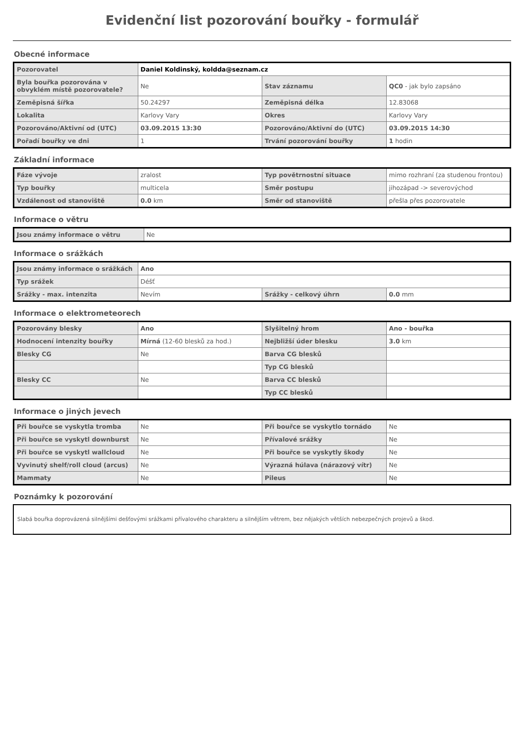Evidenční list pozorování bouřky - formulář
Obecné informace
| Pozorovatel | Daniel Koldinský, koldda@seznam.cz | | |
| Byla bouřka pozorována v obvyklém místě pozorovatele? | Ne | Stav záznamu | QC0 - jak bylo zapsáno |
| Zeměpisná šířka | 50.24297 | Zeměpisná délka | 12.83068 |
| Lokalita | Karlovy Vary | Okres | Karlovy Vary |
| Pozorováno/Aktivní od (UTC) | 03.09.2015 13:30 | Pozorováno/Aktivní do (UTC) | 03.09.2015 14:30 |
| Pořadí bouřky ve dni | 1 | Trvání pozorování bouřky | 1 hodin |
Základní informace
| Fáze vývoje | zralost | Typ povětrnostní situace | mimo rozhraní (za studenou frontou) |
| Typ bouřky | multicela | Směr postupu | jihozápad -> severovýchod |
| Vzdálenost od stanoviště | 0.0 km | Směr od stanoviště | přešla přes pozorovatele |
Informace o větru
| Jsou známy informace o větru | Ne |
Informace o srážkách
| Jsou známy informace o srážkách | Ano | | |
| Typ srážek | Déšť | | |
| Srážky - max. intenzita | Nevím | Srážky - celkový úhrn | 0.0 mm |
Informace o elektrometeorech
| Pozorovány blesky | Ano | Slyšitelný hrom | Ano - bouřka |
| Hodnocení intenzity bouřky | Mírná (12-60 blesků za hod.) | Nejbližší úder blesku | 3.0 km |
| Blesky CG | Ne | Barva CG blesků | |
| | | Typ CG blesků | |
| Blesky CC | Ne | Barva CC blesků | |
| | | Typ CC blesků | |
Informace o jiných jevech
| Při bouřce se vyskytla tromba | Ne | Při bouřce se vyskytlo tornádo | Ne |
| Při bouřce se vyskytl downburst | Ne | Přívalové srážky | Ne |
| Při bouřce se vyskytl wallcloud | Ne | Při bouřce se vyskytly škody | Ne |
| Vyvinutý shelf/roll cloud (arcus) | Ne | Výrazná húlava (nárazový vítr) | Ne |
| Mammaty | Ne | Pileus | Ne |
Poznámky k pozorování
Slabá bouřka doprovázená silnějšími dešťovými srážkami přívalového charakteru a silnějším větrem, bez nějakých větších nebezpečných projevů a škod.